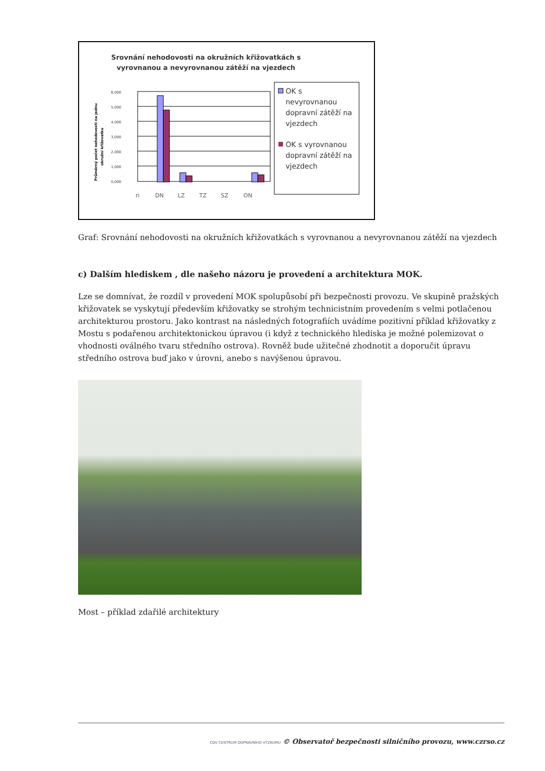Srovnání nehodovosti na okružních křižovatkách s
vyrovnanou a nevyrovnanou zátěží na vjezdech
ri
DN
LZ
TZ
SZ
ON
6,000
5,000
4,000
3,000
2,000
1,000
0,000
Průměrný počet nehodovostí na jednu
okružní křižovatku
OK s
nevyrovnanou
dopravní zátěží na
vjezdech
OK s vyrovnanou
dopravní zátěží na
vjezdech
Graf: Srovnání nehodovosti na okružních křižovatkách s vyrovnanou a nevyrovnanou zátěží na vjezdech
c) Dalším hlediskem , dle našeho názoru je provedení a architektura MOK.
Lze se domnívat, že rozdíl v provedení MOK spolupůsobí při bezpečnosti provozu. Ve skupině pražských křižovatek se vyskytují především křižovatky se strohým technicistním provedením s velmi potlačenou architekturou prostoru. Jako kontrast na následných fotografiích uvádíme pozitivní příklad křižovatky z Mostu s podařenou architektonickou úpravou (i když z technického hlediska je možné polemizovat o vhodnosti oválného tvaru středního ostrova). Rovněž bude užitečné zhodnotit a doporučit úpravu středního ostrova buď jako v úrovni, anebo s navýšenou úpravou.
Most – příklad zdařilé architektury
CDV CENTRUM DOPRAVNÍHO VÝZKUMU © Observatoř bezpečnosti silničního provozu, www.czrso.cz